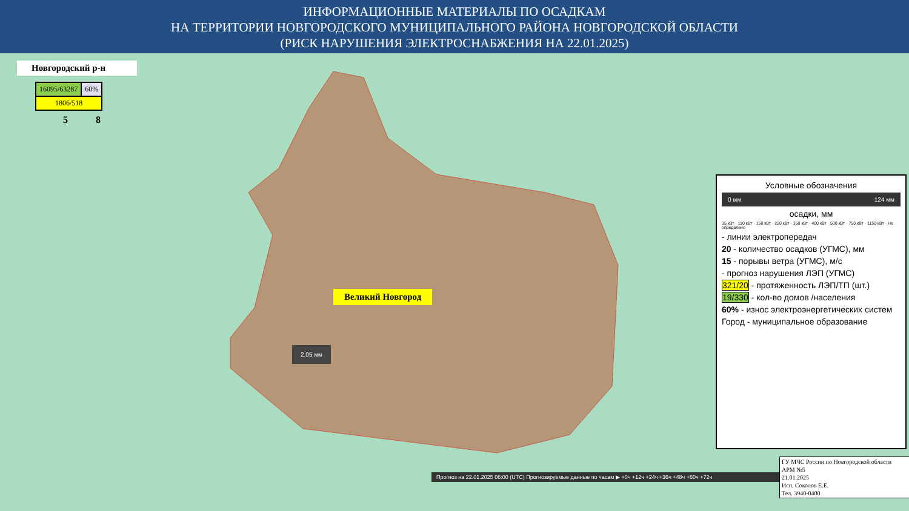ИНФОРМАЦИОННЫЕ МАТЕРИАЛЫ ПО ОСАДКАМ
НА ТЕРРИТОРИИ НОВГОРОДСКОГО МУНИЦИПАЛЬНОГО РАЙОНА НОВГОРОДСКОЙ ОБЛАСТИ
(РИСК НАРУШЕНИЯ ЭЛЕКТРОСНАБЖЕНИЯ НА 22.01.2025)
Новгородский р-н
| 16095/63287 | 60% |
| 1806/518 | |
5 8
Великий Новгород
2.05 мм
Условные обозначения
0 мм 124 мм
осадки, мм
35 кВт · 110 кВт · 150 кВт · 220 кВт · 350 кВт · 400 кВт · 500 кВт · 750 кВт · 1150 кВт · Не определено
- линии электропередач
20 - количество осадков (УГМС), мм
15 - порывы ветра (УГМС), м/с
- прогноз нарушения ЛЭП (УГМС)
321/20 - протяженность ЛЭП/ТП (шт.)
19/330 - кол-во домов /населения
60% - износ электроэнергетических систем
Город - муниципальное образование
Прогноз на 22.01.2025 06:00 (UTC) Прогнозируемые данные по часам ▶ +0ч +12ч +24ч +36ч +48ч +60ч +72ч
ГУ МЧС России по Новгородской области
АРМ №5
21.01.2025
Исп. Соколов Е.Е.
Тел. 3940-0400